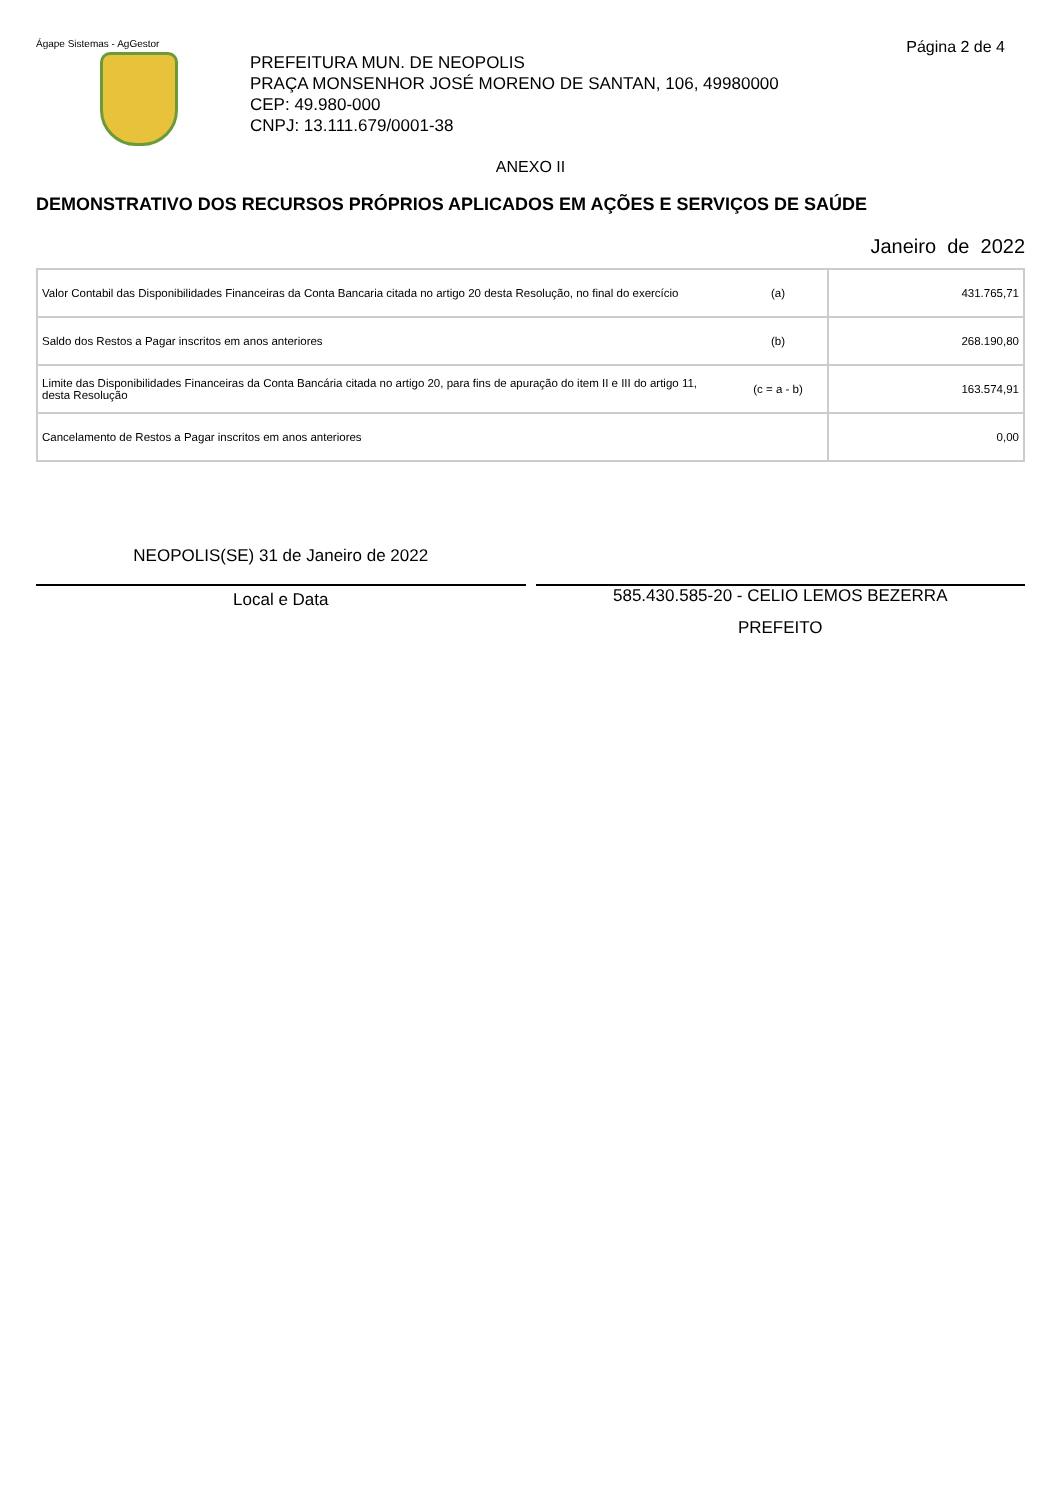Ágape Sistemas - AgGestor Página 2 de 4
PREFEITURA MUN. DE NEOPOLIS
PRAÇA MONSENHOR JOSÉ MORENO DE SANTAN, 106, 49980000
CEP: 49.980-000
CNPJ: 13.111.679/0001-38
ANEXO II
DEMONSTRATIVO DOS RECURSOS PRÓPRIOS APLICADOS EM AÇÕES E SERVIÇOS DE SAÚDE
Janeiro de 2022
| Valor Contabil das Disponibilidades Financeiras da Conta Bancaria citada no artigo 20 desta Resolução, no final do exercício | (a) | 431.765,71 |
| Saldo dos Restos a Pagar inscritos em anos anteriores | (b) | 268.190,80 |
| Limite das Disponibilidades Financeiras da Conta Bancária citada no artigo 20, para fins de apuração do item II e III do artigo 11, desta Resolução | (c = a - b) | 163.574,91 |
| Cancelamento de Restos a Pagar inscritos em anos anteriores | | 0,00 |
NEOPOLIS(SE) 31 de Janeiro de 2022
Local e Data
585.430.585-20 - CELIO LEMOS BEZERRA
PREFEITO